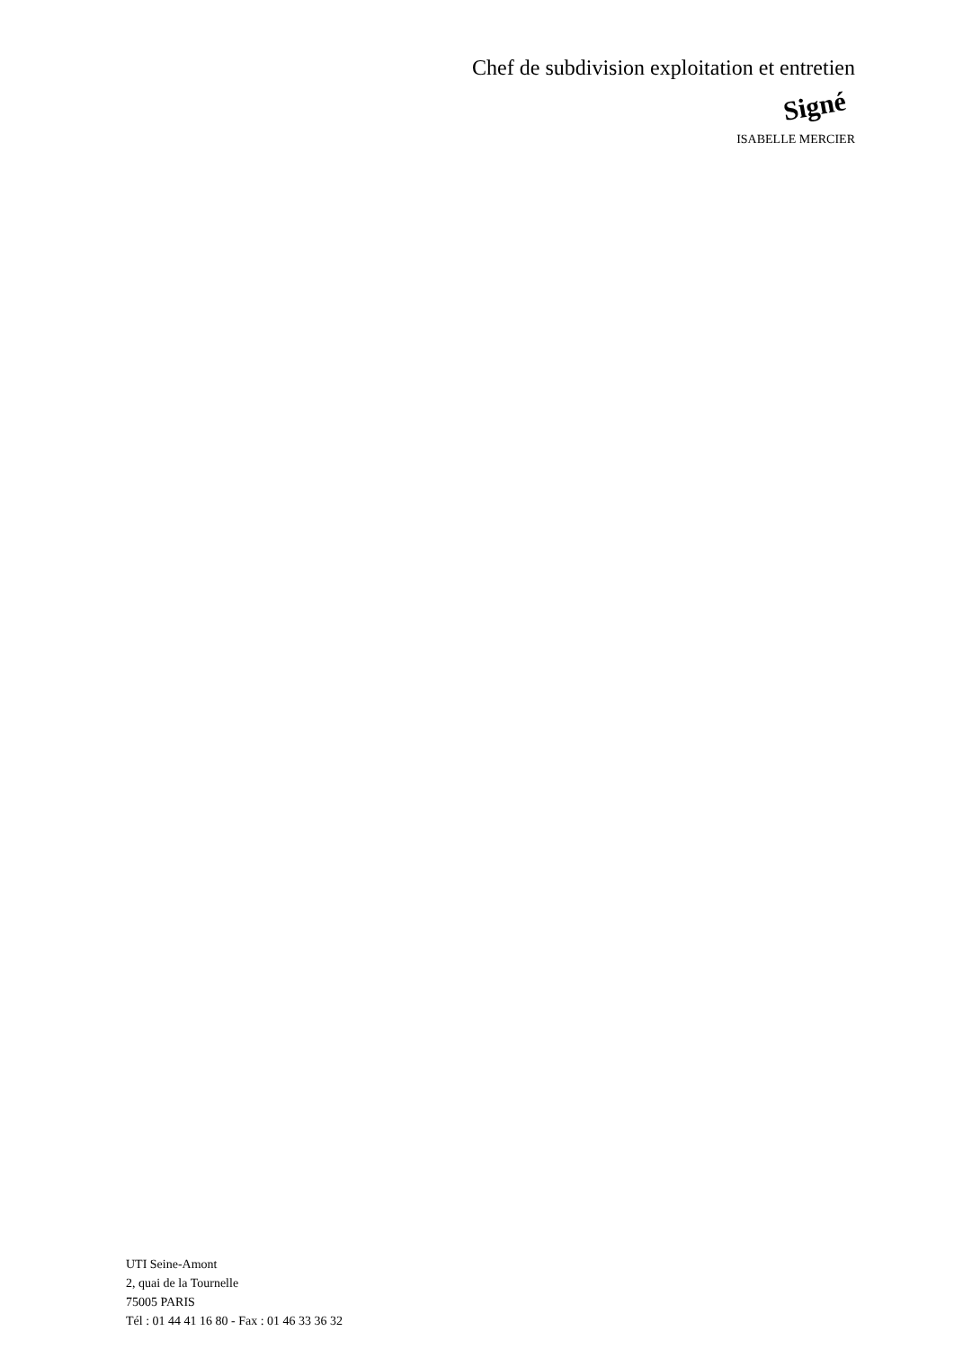Chef de subdivision exploitation et entretien
Signé
ISABELLE MERCIER
UTI Seine-Amont
2, quai de la Tournelle
75005 PARIS
Tél : 01 44 41 16 80 - Fax : 01 46 33 36 32